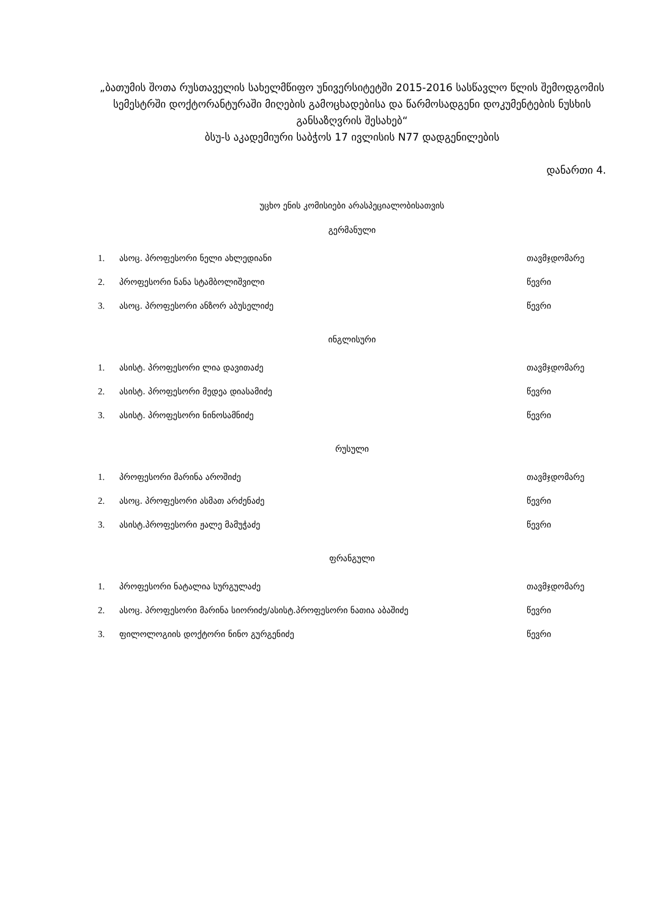„ბათუმის შოთა რუსთაველის სახელმწიფო უნივერსიტეტში 2015-2016 სასწავლო წლის შემოდგომის სემესტრში დოქტორანტურაში მიღების გამოცხადებისა და წარმოსადგენი დოკუმენტების ნუსხის განსაზღვრის შესახებ“
ბსუ-ს აკადემიური საბჭოს 17 ივლისის N77 დადგენილების
დანართი 4.
უცხო ენის კომისიები არასპეციალობისათვის
გერმანული
| 1. | ასოც. პროფესორი ნელი ახლედიანი | თავმჯდომარე |
| 2. | პროფესორი ნანა სტამბოლიშვილი | წევრი |
| 3. | ასოც. პროფესორი ანზორ აბუსელიძე | წევრი |
ინგლისური
| 1. | ასისტ. პროფესორი ლია დავითაძე | თავმჯდომარე |
| 2. | ასისტ. პროფესორი მედეა დიასამიძე | წევრი |
| 3. | ასისტ. პროფესორი ნინოსამნიძე | წევრი |
რუსული
| 1. | პროფესორი მარინა აროშიძე | თავმჯდომარე |
| 2. | ასოც. პროფესორი ასმათ არძენაძე | წევრი |
| 3. | ასისტ.პროფესორი ჟალე მამუჭაძე | წევრი |
ფრანგული
| 1. | პროფესორი ნატალია სურგულაძე | თავმჯდომარე |
| 2. | ასოც. პროფესორი მარინა სიორიძე/ასისტ.პროფესორი ნათია აბაშიძე | წევრი |
| 3. | ფილოლოგიის დოქტორი ნინო გურგენიძე | წევრი |